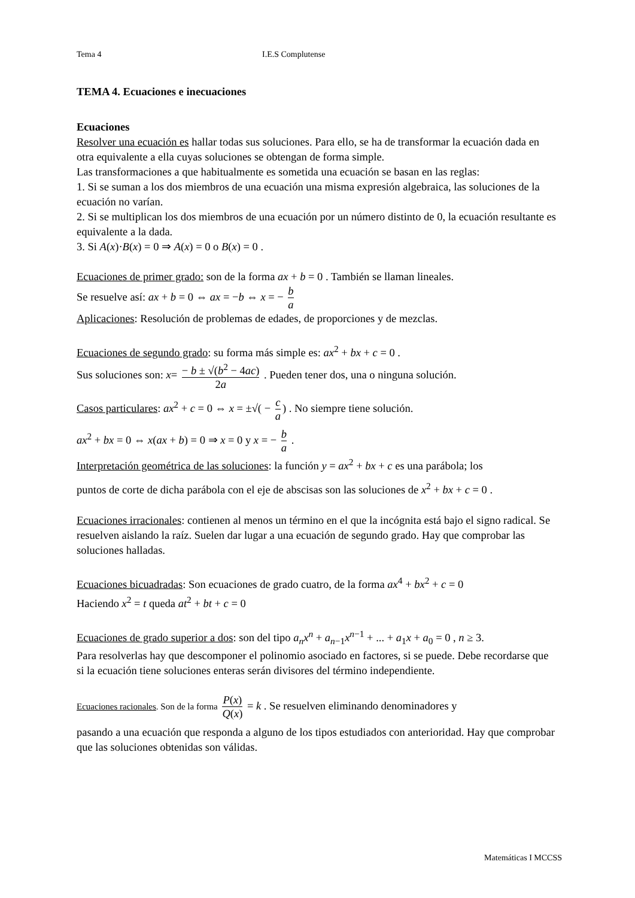Tema 4 I.E.S Complutense
TEMA 4. Ecuaciones e inecuaciones
Ecuaciones
Resolver una ecuación es hallar todas sus soluciones. Para ello, se ha de transformar la ecuación dada en otra equivalente a ella cuyas soluciones se obtengan de forma simple.
Las transformaciones a que habitualmente es sometida una ecuación se basan en las reglas:
1. Si se suman a los dos miembros de una ecuación una misma expresión algebraica, las soluciones de la ecuación no varían.
2. Si se multiplican los dos miembros de una ecuación por un número distinto de 0, la ecuación resultante es equivalente a la dada.
3. Si A(x)·B(x) = 0 ⇒ A(x) = 0 o B(x) = 0 .
Ecuaciones de primer grado: son de la forma ax + b = 0 . También se llaman lineales.
Se resuelve así: ax + b = 0 ⇔ ax = −b ⇔ x = − b a
Aplicaciones: Resolución de problemas de edades, de proporciones y de mezclas.
Ecuaciones de segundo grado: su forma más simple es: ax<sup>2</sup> + bx + c = 0 .
Sus soluciones son: x= − b ± √(b<sup>2</sup> − 4ac) 2a . Pueden tener dos, una o ninguna solución.
Casos particulares: ax<sup>2</sup> + c = 0 ⇔ x = ±√( − c a) . No siempre tiene solución.
ax<sup>2</sup> + bx = 0 ⇔ x(ax + b) = 0 ⇒ x = 0 y x = − b a .
Interpretación geométrica de las soluciones: la función y = ax<sup>2</sup> + bx + c es una parábola; los
puntos de corte de dicha parábola con el eje de abscisas son las soluciones de x<sup>2</sup> + bx + c = 0 .
Ecuaciones irracionales: contienen al menos un término en el que la incógnita está bajo el signo radical. Se resuelven aislando la raíz. Suelen dar lugar a una ecuación de segundo grado. Hay que comprobar las soluciones halladas.
Ecuaciones bicuadradas: Son ecuaciones de grado cuatro, de la forma ax<sup>4</sup> + bx<sup>2</sup> + c = 0
Haciendo x<sup>2</sup> = t queda at<sup>2</sup> + bt + c = 0
Ecuaciones de grado superior a dos: son del tipo a<sub>n</sub>x<sup>n</sup> + a<sub>n−1</sub>x<sup>n−1</sup> + ... + a<sub>1</sub>x + a<sub>0</sub> = 0 , n ≥ 3.
Para resolverlas hay que descomponer el polinomio asociado en factores, si se puede. Debe recordarse que si la ecuación tiene soluciones enteras serán divisores del término independiente.
Ecuaciones racionales. Son de la forma P(x) Q(x) = k . Se resuelven eliminando denominadores y
pasando a una ecuación que responda a alguno de los tipos estudiados con anterioridad. Hay que comprobar que las soluciones obtenidas son válidas.
Matemáticas I MCCSS